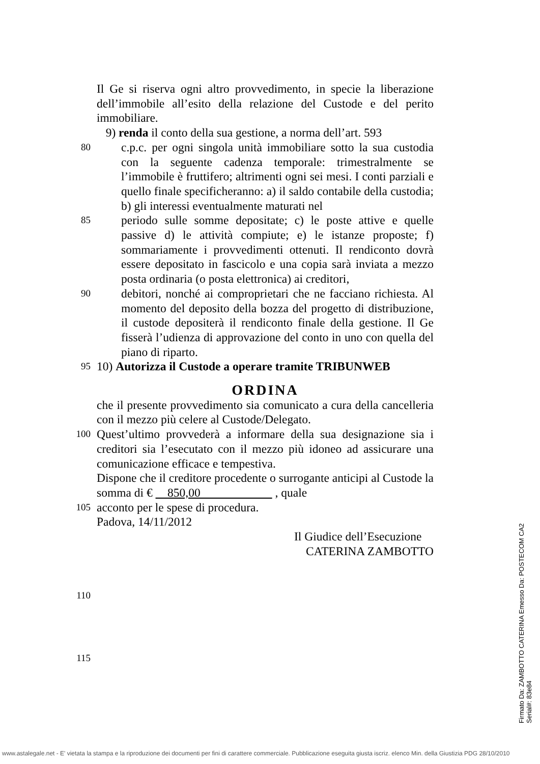Il Ge si riserva ogni altro provvedimento, in specie la liberazione dell’immobile all’esito della relazione del Custode e del perito immobiliare.
9) renda il conto della sua gestione, a norma dell’art. 593
80
c.p.c. per ogni singola unità immobiliare sotto la sua custodia con la seguente cadenza temporale: trimestralmente se l’immobile è fruttifero; altrimenti ogni sei mesi. I conti parziali e quello finale specificheranno: a) il saldo contabile della custodia; b) gli interessi eventualmente maturati nel
85
periodo sulle somme depositate; c) le poste attive e quelle passive d) le attività compiute; e) le istanze proposte; f) sommariamente i provvedimenti ottenuti. Il rendiconto dovrà essere depositato in fascicolo e una copia sarà inviata a mezzo posta ordinaria (o posta elettronica) ai creditori,
90
debitori, nonché ai comproprietari che ne facciano richiesta. Al momento del deposito della bozza del progetto di distribuzione, il custode depositerà il rendiconto finale della gestione. Il Ge fisserà l’udienza di approvazione del conto in uno con quella del piano di riparto.
95
10) Autorizza il Custode a operare tramite TRIBUNWEB
ORDINA
che il presente provvedimento sia comunicato a cura della cancelleria con il mezzo più celere al Custode/Delegato.
100
Quest’ultimo provvederà a informare della sua designazione sia i creditori sia l’esecutato con il mezzo più idoneo ad assicurare una comunicazione efficace e tempestiva.
Dispone che il creditore procedente o surrogante anticipi al Custode la somma di € 850,00 , quale
105
acconto per le spese di procedura.
Padova, 14/11/2012
Il Giudice dell’Esecuzione
CATERINA ZAMBOTTO
110
115
Firmato Da: ZAMBOTTO CATERINA Emesso Da: POSTECOM CA2 Serial#: 83e84
www.astalegale.net - E' vietata la stampa e la riproduzione dei documenti per fini di carattere commerciale. Pubblicazione eseguita giusta iscriz. elenco Min. della Giustizia PDG 28/10/2010